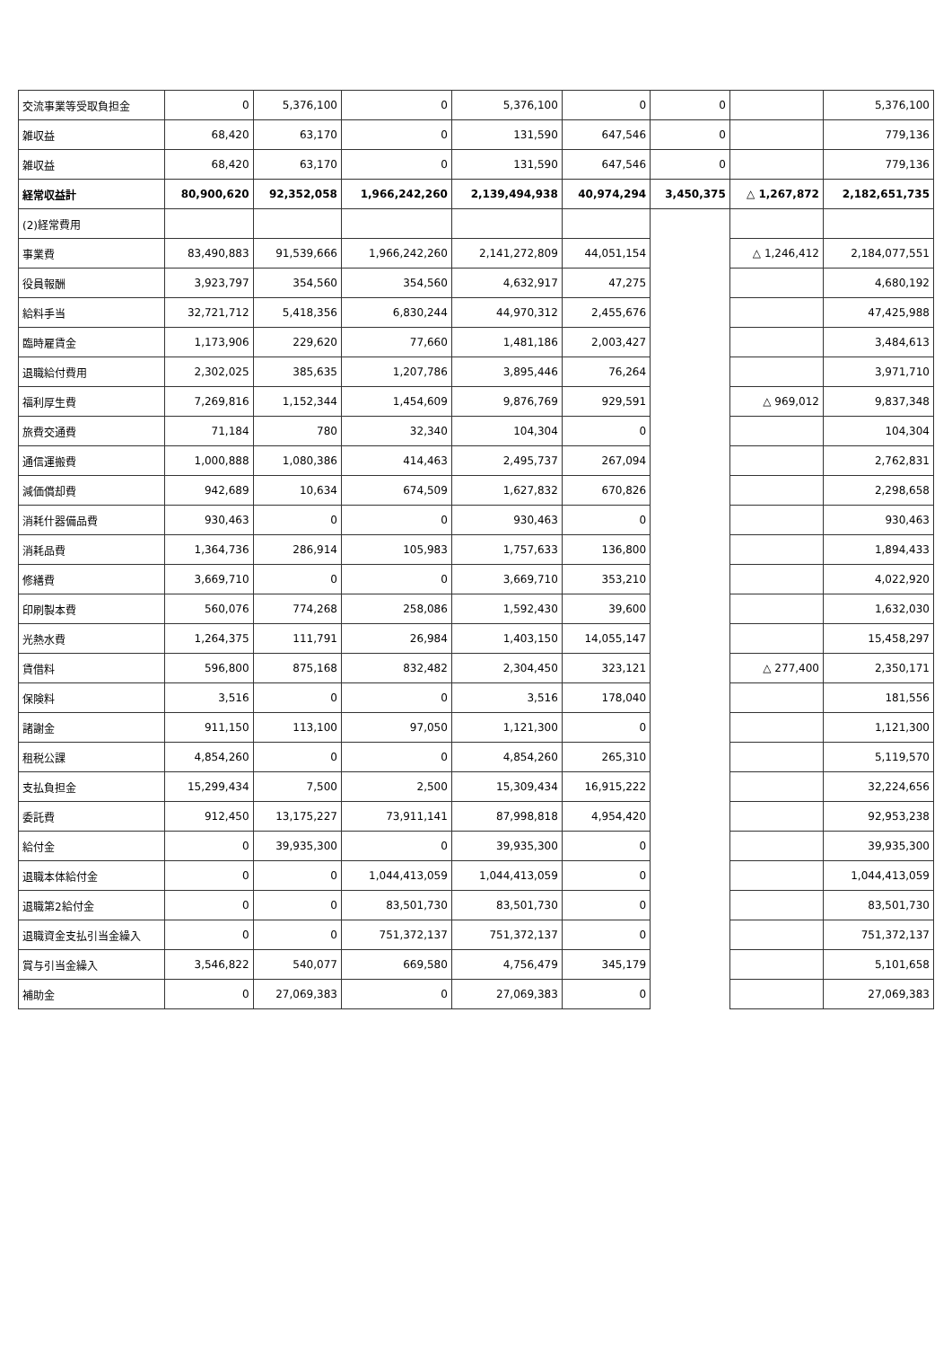| 交流事業等受取負担金 | 0 | 5,376,100 | 0 | 5,376,100 | 0 | 0 | | 5,376,100 |
| 雑収益 | 68,420 | 63,170 | 0 | 131,590 | 647,546 | 0 | | 779,136 |
| 雑収益 | 68,420 | 63,170 | 0 | 131,590 | 647,546 | 0 | | 779,136 |
| 経常収益計 | 80,900,620 | 92,352,058 | 1,966,242,260 | 2,139,494,938 | 40,974,294 | 3,450,375 | △ 1,267,872 | 2,182,651,735 |
| (2)経常費用 | | | | | | | | |
| 事業費 | 83,490,883 | 91,539,666 | 1,966,242,260 | 2,141,272,809 | 44,051,154 | | △ 1,246,412 | 2,184,077,551 |
| 役員報酬 | 3,923,797 | 354,560 | 354,560 | 4,632,917 | 47,275 | | | 4,680,192 |
| 給料手当 | 32,721,712 | 5,418,356 | 6,830,244 | 44,970,312 | 2,455,676 | | | 47,425,988 |
| 臨時雇賃金 | 1,173,906 | 229,620 | 77,660 | 1,481,186 | 2,003,427 | | | 3,484,613 |
| 退職給付費用 | 2,302,025 | 385,635 | 1,207,786 | 3,895,446 | 76,264 | | | 3,971,710 |
| 福利厚生費 | 7,269,816 | 1,152,344 | 1,454,609 | 9,876,769 | 929,591 | | △ 969,012 | 9,837,348 |
| 旅費交通費 | 71,184 | 780 | 32,340 | 104,304 | 0 | | | 104,304 |
| 通信運搬費 | 1,000,888 | 1,080,386 | 414,463 | 2,495,737 | 267,094 | | | 2,762,831 |
| 減価償却費 | 942,689 | 10,634 | 674,509 | 1,627,832 | 670,826 | | | 2,298,658 |
| 消耗什器備品費 | 930,463 | 0 | 0 | 930,463 | 0 | | | 930,463 |
| 消耗品費 | 1,364,736 | 286,914 | 105,983 | 1,757,633 | 136,800 | | | 1,894,433 |
| 修繕費 | 3,669,710 | 0 | 0 | 3,669,710 | 353,210 | | | 4,022,920 |
| 印刷製本費 | 560,076 | 774,268 | 258,086 | 1,592,430 | 39,600 | | | 1,632,030 |
| 光熱水費 | 1,264,375 | 111,791 | 26,984 | 1,403,150 | 14,055,147 | | | 15,458,297 |
| 賃借料 | 596,800 | 875,168 | 832,482 | 2,304,450 | 323,121 | | △ 277,400 | 2,350,171 |
| 保険料 | 3,516 | 0 | 0 | 3,516 | 178,040 | | | 181,556 |
| 諸謝金 | 911,150 | 113,100 | 97,050 | 1,121,300 | 0 | | | 1,121,300 |
| 租税公課 | 4,854,260 | 0 | 0 | 4,854,260 | 265,310 | | | 5,119,570 |
| 支払負担金 | 15,299,434 | 7,500 | 2,500 | 15,309,434 | 16,915,222 | | | 32,224,656 |
| 委託費 | 912,450 | 13,175,227 | 73,911,141 | 87,998,818 | 4,954,420 | | | 92,953,238 |
| 給付金 | 0 | 39,935,300 | 0 | 39,935,300 | 0 | | | 39,935,300 |
| 退職本体給付金 | 0 | 0 | 1,044,413,059 | 1,044,413,059 | 0 | | | 1,044,413,059 |
| 退職第2給付金 | 0 | 0 | 83,501,730 | 83,501,730 | 0 | | | 83,501,730 |
| 退職資金支払引当金繰入 | 0 | 0 | 751,372,137 | 751,372,137 | 0 | | | 751,372,137 |
| 賞与引当金繰入 | 3,546,822 | 540,077 | 669,580 | 4,756,479 | 345,179 | | | 5,101,658 |
| 補助金 | 0 | 27,069,383 | 0 | 27,069,383 | 0 | | | 27,069,383 |